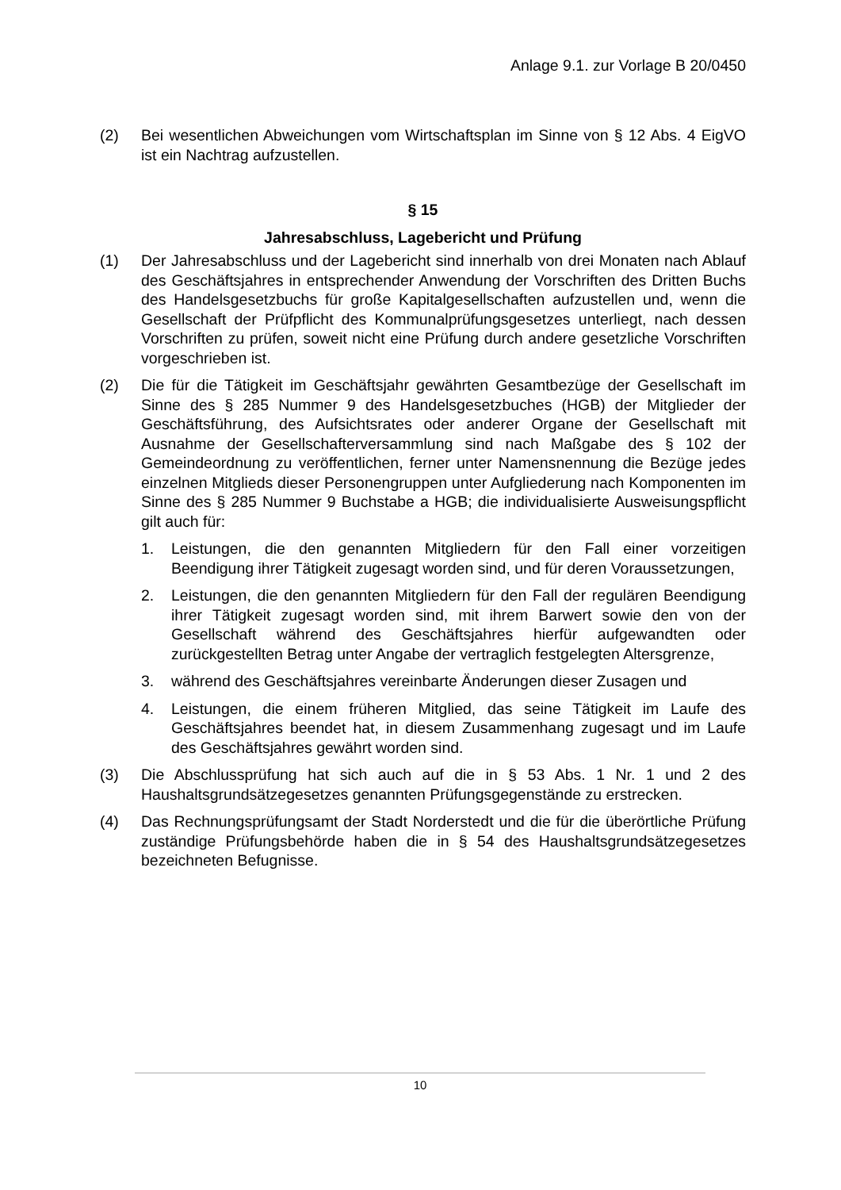Anlage 9.1. zur Vorlage B 20/0450
(2) Bei wesentlichen Abweichungen vom Wirtschaftsplan im Sinne von § 12 Abs. 4 EigVO ist ein Nachtrag aufzustellen.
§ 15
Jahresabschluss, Lagebericht und Prüfung
(1) Der Jahresabschluss und der Lagebericht sind innerhalb von drei Monaten nach Ablauf des Geschäftsjahres in entsprechender Anwendung der Vorschriften des Dritten Buchs des Handelsgesetzbuchs für große Kapitalgesellschaften aufzustellen und, wenn die Gesellschaft der Prüfpflicht des Kommunalprüfungsgesetzes unterliegt, nach dessen Vorschriften zu prüfen, soweit nicht eine Prüfung durch andere gesetzliche Vorschriften vorgeschrieben ist.
(2) Die für die Tätigkeit im Geschäftsjahr gewährten Gesamtbezüge der Gesellschaft im Sinne des § 285 Nummer 9 des Handelsgesetzbuches (HGB) der Mitglieder der Geschäftsführung, des Aufsichtsrates oder anderer Organe der Gesellschaft mit Ausnahme der Gesellschafterversammlung sind nach Maßgabe des § 102 der Gemeindeordnung zu veröffentlichen, ferner unter Namensnennung die Bezüge jedes einzelnen Mitglieds dieser Personengruppen unter Aufgliederung nach Komponenten im Sinne des § 285 Nummer 9 Buchstabe a HGB; die individualisierte Ausweisungspflicht gilt auch für:
1. Leistungen, die den genannten Mitgliedern für den Fall einer vorzeitigen Beendigung ihrer Tätigkeit zugesagt worden sind, und für deren Voraussetzungen,
2. Leistungen, die den genannten Mitgliedern für den Fall der regulären Beendigung ihrer Tätigkeit zugesagt worden sind, mit ihrem Barwert sowie den von der Gesellschaft während des Geschäftsjahres hierfür aufgewandten oder zurückgestellten Betrag unter Angabe der vertraglich festgelegten Altersgrenze,
3. während des Geschäftsjahres vereinbarte Änderungen dieser Zusagen und
4. Leistungen, die einem früheren Mitglied, das seine Tätigkeit im Laufe des Geschäftsjahres beendet hat, in diesem Zusammenhang zugesagt und im Laufe des Geschäftsjahres gewährt worden sind.
(3) Die Abschlussprüfung hat sich auch auf die in § 53 Abs. 1 Nr. 1 und 2 des Haushaltsgrundsätzegesetzes genannten Prüfungsgegenstände zu erstrecken.
(4) Das Rechnungsprüfungsamt der Stadt Norderstedt und die für die überörtliche Prüfung zuständige Prüfungsbehörde haben die in § 54 des Haushaltsgrundsätzegesetzes bezeichneten Befugnisse.
10